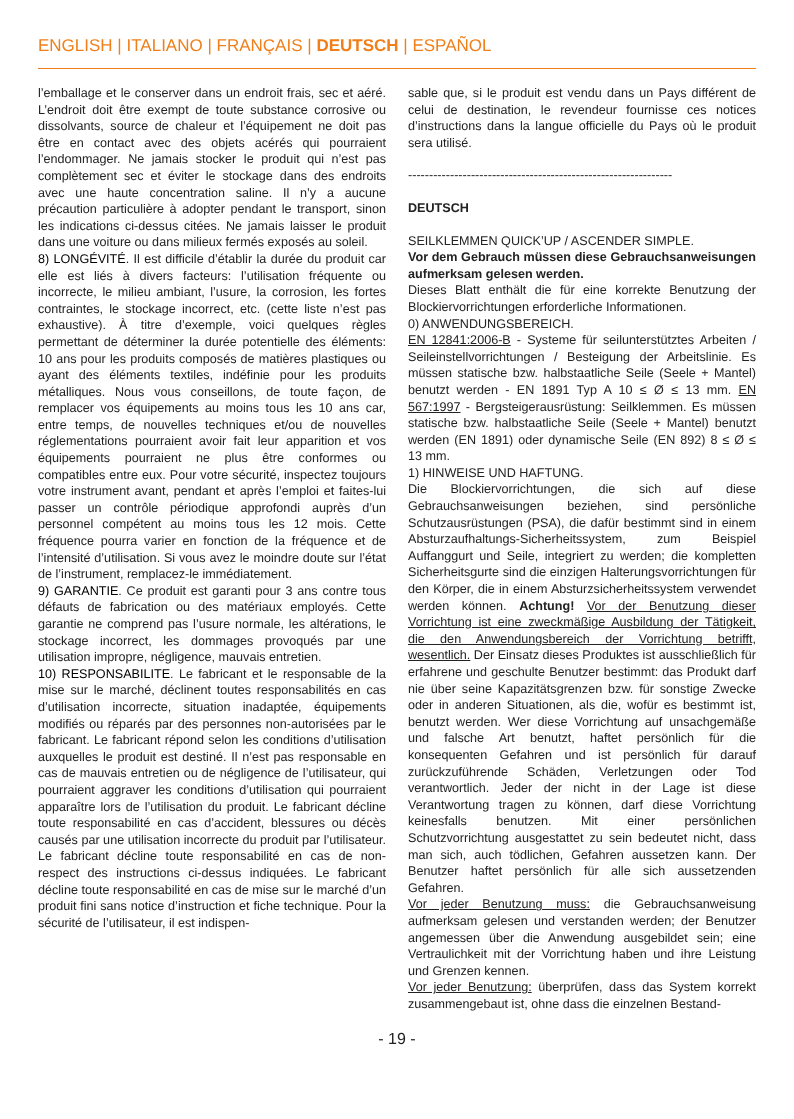ENGLISH | ITALIANO | FRANÇAIS | DEUTSCH | ESPAÑOL
l’emballage et le conserver dans un endroit frais, sec et aéré. L’endroit doit être exempt de toute substance corrosive ou dissolvants, source de chaleur et l’équipement ne doit pas être en contact avec des objets acérés qui pourraient l’endommager. Ne jamais stocker le produit qui n’est pas complètement sec et éviter le stockage dans des endroits avec une haute concentration saline. Il n’y a aucune précaution particulière à adopter pendant le transport, sinon les indications ci-dessus citées. Ne jamais laisser le produit dans une voiture ou dans milieux fermés exposés au soleil.
8) LONGÉVITÉ. Il est difficile d’établir la durée du produit car elle est liés à divers facteurs: l’utilisation fréquente ou incorrecte, le milieu ambiant, l’usure, la corrosion, les fortes contraintes, le stockage incorrect, etc. (cette liste n’est pas exhaustive). À titre d’exemple, voici quelques règles permettant de déterminer la durée potentielle des éléments: 10 ans pour les produits composés de matières plastiques ou ayant des éléments textiles, indéfinie pour les produits métalliques. Nous vous conseillons, de toute façon, de remplacer vos équipements au moins tous les 10 ans car, entre temps, de nouvelles techniques et/ou de nouvelles réglementations pourraient avoir fait leur apparition et vos équipements pourraient ne plus être conformes ou compatibles entre eux. Pour votre sécurité, inspectez toujours votre instrument avant, pendant et après l’emploi et faites-lui passer un contrôle périodique approfondi auprès d’un personnel compétent au moins tous les 12 mois. Cette fréquence pourra varier en fonction de la fréquence et de l’intensité d’utilisation. Si vous avez le moindre doute sur l’état de l’instrument, remplacez-le immédiatement.
9) GARANTIE. Ce produit est garanti pour 3 ans contre tous défauts de fabrication ou des matériaux employés. Cette garantie ne comprend pas l’usure normale, les altérations, le stockage incorrect, les dommages provoqués par une utilisation impropre, négligence, mauvais entretien.
10) RESPONSABILITE. Le fabricant et le responsable de la mise sur le marché, déclinent toutes responsabilités en cas d’utilisation incorrecte, situation inadaptée, équipements modifiés ou réparés par des personnes non-autorisées par le fabricant. Le fabricant répond selon les conditions d’utilisation auxquelles le produit est destiné. Il n’est pas responsable en cas de mauvais entretien ou de négligence de l’utilisateur, qui pourraient aggraver les conditions d’utilisation qui pourraient apparaître lors de l’utilisation du produit. Le fabricant décline toute responsabilité en cas d’accident, blessures ou décès causés par une utilisation incorrecte du produit par l’utilisateur. Le fabricant décline toute responsabilité en cas de non-respect des instructions ci-dessus indiquées. Le fabricant décline toute responsabilité en cas de mise sur le marché d’un produit fini sans notice d’instruction et fiche technique. Pour la sécurité de l’utilisateur, il est indispen-
sable que, si le produit est vendu dans un Pays différent de celui de destination, le revendeur fournisse ces notices d’instructions dans la langue officielle du Pays où le produit sera utilisé.
---------------------------------------------------------------
DEUTSCH
SEILKLEMMEN QUICK’UP / ASCENDER SIMPLE.
Vor dem Gebrauch müssen diese Gebrauchsanweisungen aufmerksam gelesen werden.
Dieses Blatt enthält die für eine korrekte Benutzung der Blockiervorrichtungen erforderliche Informationen.
0) ANWENDUNGSBEREICH.
EN 12841:2006-B - Systeme für seilunterstütztes Arbeiten / Seileinstellvorrichtungen / Besteigung der Arbeitslinie. Es müssen statische bzw. halbstaatliche Seile (Seele + Mantel) benutzt werden - EN 1891 Typ A 10 ≤ Ø ≤ 13 mm. EN 567:1997 - Bergsteigerausrüstung: Seilklemmen. Es müssen statische bzw. halbstaatliche Seile (Seele + Mantel) benutzt werden (EN 1891) oder dynamische Seile (EN 892) 8 ≤ Ø ≤ 13 mm.
1) HINWEISE UND HAFTUNG.
Die Blockiervorrichtungen, die sich auf diese Gebrauchsanweisungen beziehen, sind persönliche Schutzausrüstungen (PSA), die dafür bestimmt sind in einem Absturzaufhaltungs-Sicherheitssystem, zum Beispiel Auffanggurt und Seile, integriert zu werden; die kompletten Sicherheitsgurte sind die einzigen Halterungsvorrichtungen für den Körper, die in einem Absturzsicherheitssystem verwendet werden können. Achtung! Vor der Benutzung dieser Vorrichtung ist eine zweckmäßige Ausbildung der Tätigkeit, die den Anwendungsbereich der Vorrichtung betrifft, wesentlich. Der Einsatz dieses Produktes ist ausschließlich für erfahrene und geschulte Benutzer bestimmt: das Produkt darf nie über seine Kapazitätsgrenzen bzw. für sonstige Zwecke oder in anderen Situationen, als die, wofür es bestimmt ist, benutzt werden. Wer diese Vorrichtung auf unsachgemäße und falsche Art benutzt, haftet persönlich für die konsequenten Gefahren und ist persönlich für darauf zurückzuführende Schäden, Verletzungen oder Tod verantwortlich. Jeder der nicht in der Lage ist diese Verantwortung tragen zu können, darf diese Vorrichtung keinesfalls benutzen. Mit einer persönlichen Schutzvorrichtung ausgestattet zu sein bedeutet nicht, dass man sich, auch tödlichen, Gefahren aussetzen kann. Der Benutzer haftet persönlich für alle sich aussetzenden Gefahren.
Vor jeder Benutzung muss: die Gebrauchsanweisung aufmerksam gelesen und verstanden werden; der Benutzer angemessen über die Anwendung ausgebildet sein; eine Vertraulichkeit mit der Vorrichtung haben und ihre Leistung und Grenzen kennen.
Vor jeder Benutzung: überprüfen, dass das System korrekt zusammengebaut ist, ohne dass die einzelnen Bestand-
- 19 -